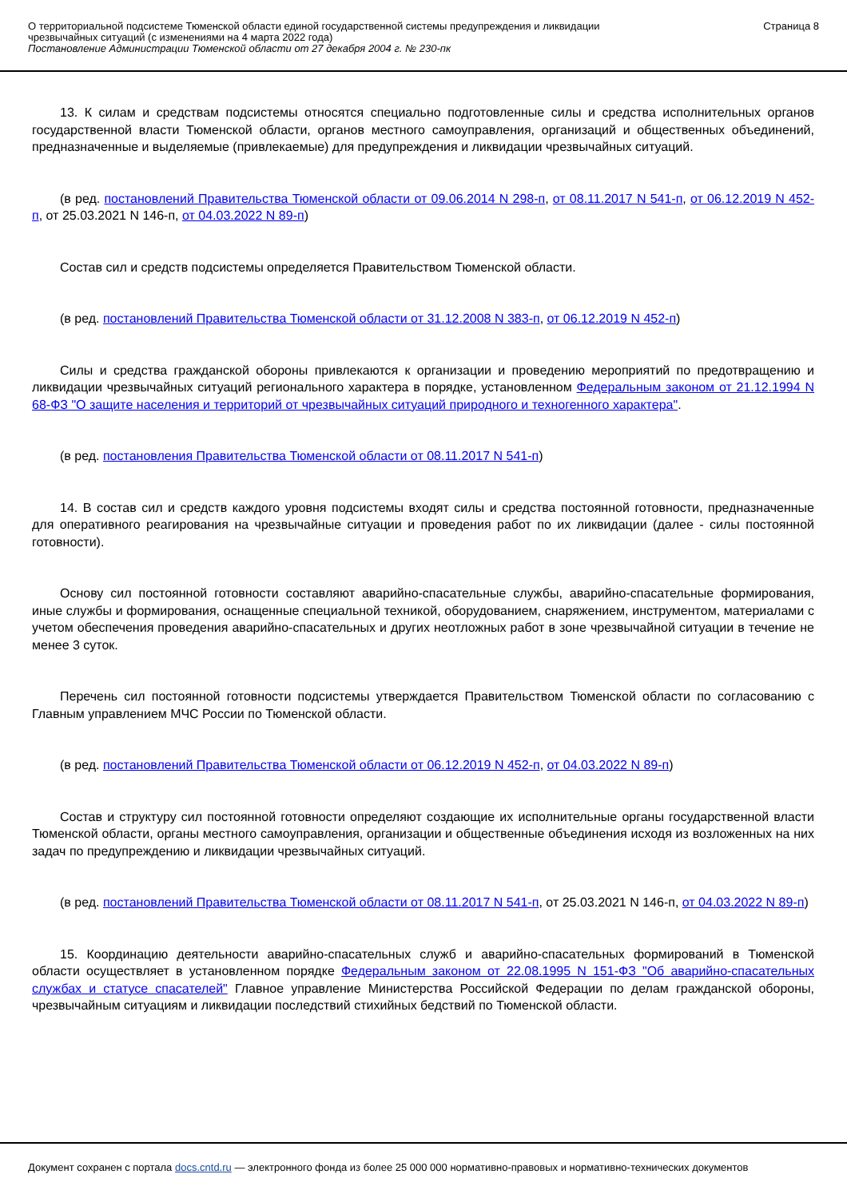О территориальной подсистеме Тюменской области единой государственной системы предупреждения и ликвидации
чрезвычайных ситуаций (с изменениями на 4 марта 2022 года)
Постановление Администрации Тюменской области от 27 декабря 2004 г. № 230-пк
Страница 8
13. К силам и средствам подсистемы относятся специально подготовленные силы и средства исполнительных органов государственной власти Тюменской области, органов местного самоуправления, организаций и общественных объединений, предназначенные и выделяемые (привлекаемые) для предупреждения и ликвидации чрезвычайных ситуаций.
(в ред. постановлений Правительства Тюменской области от 09.06.2014 N 298-п, от 08.11.2017 N 541-п, от 06.12.2019 N 452-п, от 25.03.2021 N 146-п, от 04.03.2022 N 89-п)
Состав сил и средств подсистемы определяется Правительством Тюменской области.
(в ред. постановлений Правительства Тюменской области от 31.12.2008 N 383-п, от 06.12.2019 N 452-п)
Силы и средства гражданской обороны привлекаются к организации и проведению мероприятий по предотвращению и ликвидации чрезвычайных ситуаций регионального характера в порядке, установленном Федеральным законом от 21.12.1994 N 68-ФЗ "О защите населения и территорий от чрезвычайных ситуаций природного и техногенного характера".
(в ред. постановления Правительства Тюменской области от 08.11.2017 N 541-п)
14. В состав сил и средств каждого уровня подсистемы входят силы и средства постоянной готовности, предназначенные для оперативного реагирования на чрезвычайные ситуации и проведения работ по их ликвидации (далее - силы постоянной готовности).
Основу сил постоянной готовности составляют аварийно-спасательные службы, аварийно-спасательные формирования, иные службы и формирования, оснащенные специальной техникой, оборудованием, снаряжением, инструментом, материалами с учетом обеспечения проведения аварийно-спасательных и других неотложных работ в зоне чрезвычайной ситуации в течение не менее 3 суток.
Перечень сил постоянной готовности подсистемы утверждается Правительством Тюменской области по согласованию с Главным управлением МЧС России по Тюменской области.
(в ред. постановлений Правительства Тюменской области от 06.12.2019 N 452-п, от 04.03.2022 N 89-п)
Состав и структуру сил постоянной готовности определяют создающие их исполнительные органы государственной власти Тюменской области, органы местного самоуправления, организации и общественные объединения исходя из возложенных на них задач по предупреждению и ликвидации чрезвычайных ситуаций.
(в ред. постановлений Правительства Тюменской области от 08.11.2017 N 541-п, от 25.03.2021 N 146-п, от 04.03.2022 N 89-п)
15. Координацию деятельности аварийно-спасательных служб и аварийно-спасательных формирований в Тюменской области осуществляет в установленном порядке Федеральным законом от 22.08.1995 N 151-ФЗ "Об аварийно-спасательных службах и статусе спасателей" Главное управление Министерства Российской Федерации по делам гражданской обороны, чрезвычайным ситуациям и ликвидации последствий стихийных бедствий по Тюменской области.
Документ сохранен с портала docs.cntd.ru — электронного фонда из более 25 000 000 нормативно-правовых и нормативно-технических документов